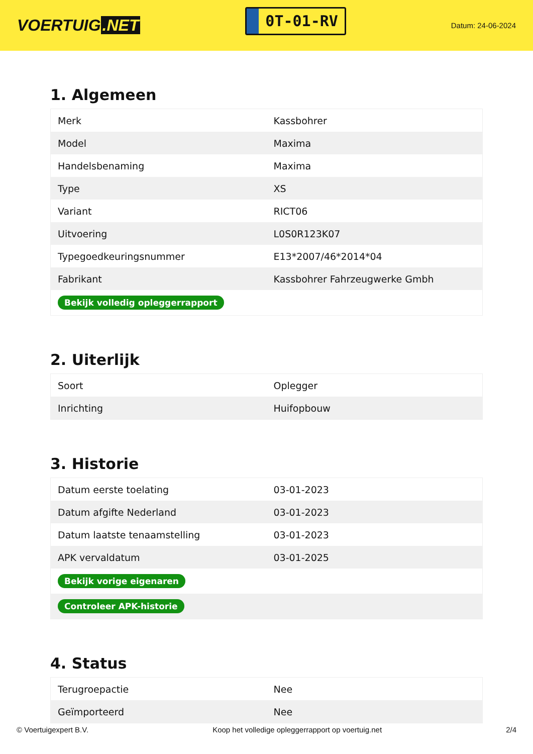VOERTUIG.NET
0T-01-RV
Datum: 24-06-2024
1. Algemeen
| Merk | Kassbohrer |
| Model | Maxima |
| Handelsbenaming | Maxima |
| Type | XS |
| Variant | RICT06 |
| Uitvoering | L0S0R123K07 |
| Typegoedkeuringsnummer | E13*2007/46*2014*04 |
| Fabrikant | Kassbohrer Fahrzeugwerke Gmbh |
| Bekijk volledig opleggerrapport | |
2. Uiterlijk
| Soort | Oplegger |
| Inrichting | Huifopbouw |
3. Historie
| Datum eerste toelating | 03-01-2023 |
| Datum afgifte Nederland | 03-01-2023 |
| Datum laatste tenaamstelling | 03-01-2023 |
| APK vervaldatum | 03-01-2025 |
| Bekijk vorige eigenaren | |
| Controleer APK-historie | |
4. Status
| Terugroepactie | Nee |
| Geïmporteerd | Nee |
© Voertuigexpert B.V. Koop het volledige opleggerrapport op voertuig.net 2/4